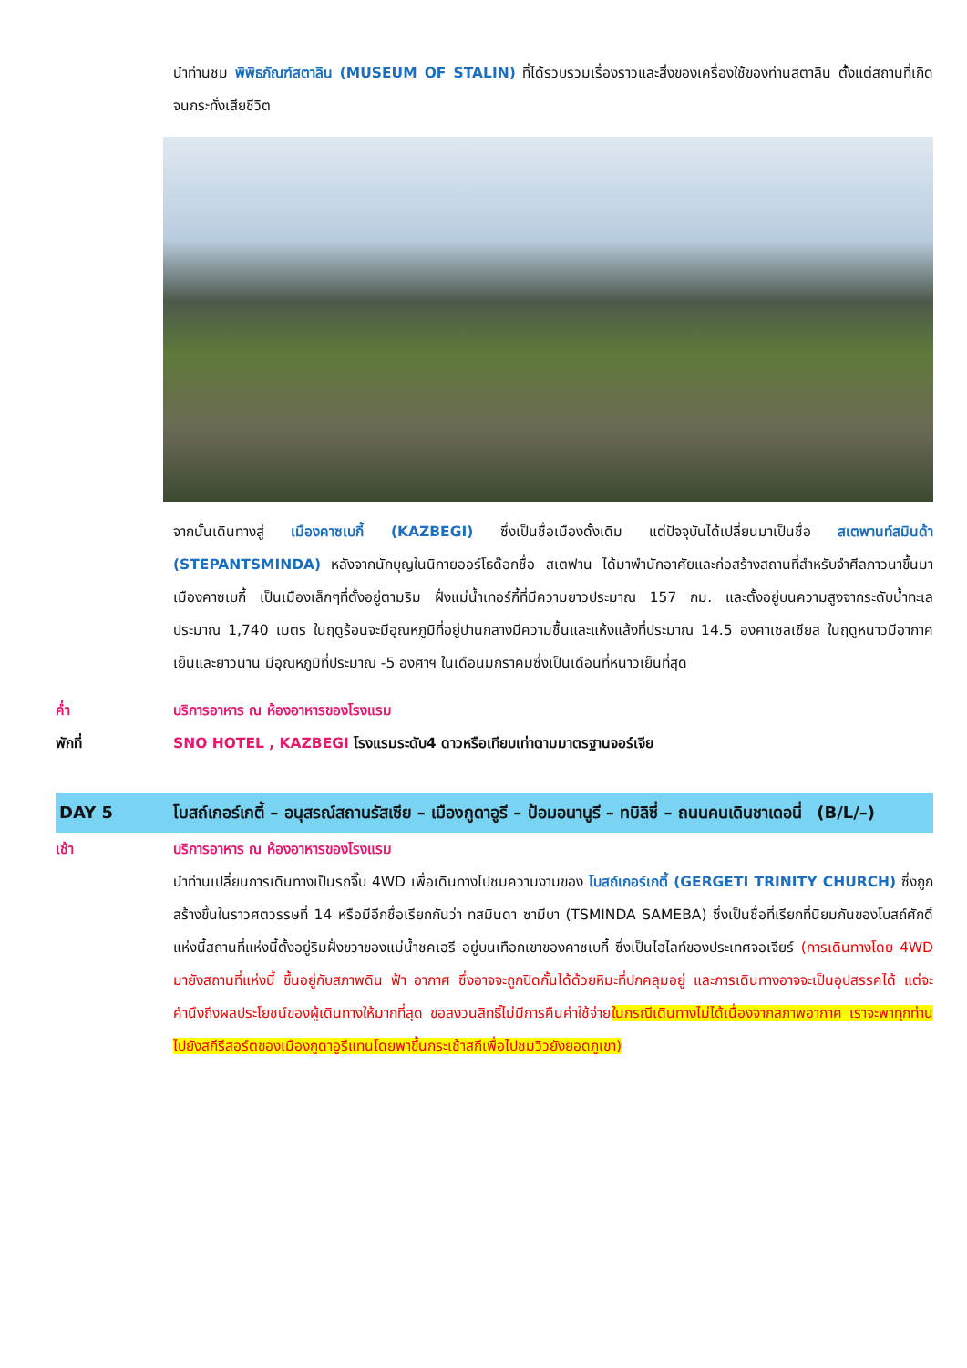นำท่านชม พิพิธภัณฑ์สตาลิน (MUSEUM OF STALIN) ที่ได้รวบรวมเรื่องราวและสิ่งของเครื่องใช้ของท่านสตาลิน ตั้งแต่สถานที่เกิดจนกระทั่งเสียชีวิต
จากนั้นเดินทางสู่ เมืองคาซเบกี้ (KAZBEGI) ซึ่งเป็นชื่อเมืองดั้งเดิม แต่ปัจจุบันได้เปลี่ยนมาเป็นชื่อ สเตพานท์สมินด้า (STEPANTSMINDA) หลังจากนักบุญในนิกายออร์โธด๊อกชื่อ สเตฟาน ได้มาพำนักอาศัยและก่อสร้างสถานที่สำหรับจำศีลภาวนาขึ้นมาเมืองคาซเบกี้ เป็นเมืองเล็กๆที่ตั้งอยู่ตามริม ฝั่งแม่น้ำเทอร์กี้ที่มีความยาวประมาณ 157 กม. และตั้งอยู่บนความสูงจากระดับน้ำทะเลประมาณ 1,740 เมตร ในฤดูร้อนจะมีอุณหภูมิที่อยู่ปานกลางมีความชื้นและแห้งแล้งที่ประมาณ 14.5 องศาเซลเซียส ในฤดูหนาวมีอากาศเย็นและยาวนาน มีอุณหภูมิที่ประมาณ -5 องศาฯ ในเดือนมกราคมซึ่งเป็นเดือนที่หนาวเย็นที่สุด
ค่ำ บริการอาหาร ณ ห้องอาหารของโรงแรม
พักที่ SNO HOTEL , KAZBEGI โรงแรมระดับ4 ดาวหรือเทียบเท่าตามมาตรฐานจอร์เจีย
DAY 5 โบสถ์เกอร์เกตี้ – อนุสรณ์สถานรัสเซีย – เมืองกูดาอูรี – ป้อมอนานูรี – ทบิลิซี่ – ถนนคนเดินชาเดอนี่ (B/L/–)
เช้า บริการอาหาร ณ ห้องอาหารของโรงแรม
นำท่านเปลี่ยนการเดินทางเป็นรถจี๊บ 4WD เพื่อเดินทางไปชมความงามของ โบสถ์เกอร์เกตี้ (GERGETI TRINITY CHURCH) ซึ่งถูกสร้างขึ้นในราวศตวรรษที่ 14 หรือมีอีกชื่อเรียกกันว่า ทสมินดา ซามีบา (TSMINDA SAMEBA) ซึ่งเป็นชื่อที่เรียกที่นิยมกันของโบสถ์ศักดิ์แห่งนี้สถานที่แห่งนี้ตั้งอยู่ริมฝั่งขวาของแม่น้ำชคเฮรี อยู่บนเทือกเขาของคาซเบกี้ ซึ่งเป็นไฮไลท์ของประเทศจอเจียร์ (การเดินทางโดย 4WD มายังสถานที่แห่งนี้ ขึ้นอยู่กับสภาพดิน ฟ้า อากาศ ซึ่งอาจจะถูกปิดกั้นได้ด้วยหิมะที่ปกคลุมอยู่ และการเดินทางอาจจะเป็นอุปสรรคได้ แต่จะคำนึงถึงผลประโยชน์ของผู้เดินทางให้มากที่สุด ขอสงวนสิทธิ์ไม่มีการคืนค่าใช้จ่ายในกรณีเดินทางไม่ได้เนื่องจากสภาพอากาศ เราจะพาทุกท่านไปยังสกีรีสอร์ตของเมืองกูดาอูรีแทนโดยพาขึ้นกระเช้าสกีเพื่อไปชมวิวยังยอดภูเขา)